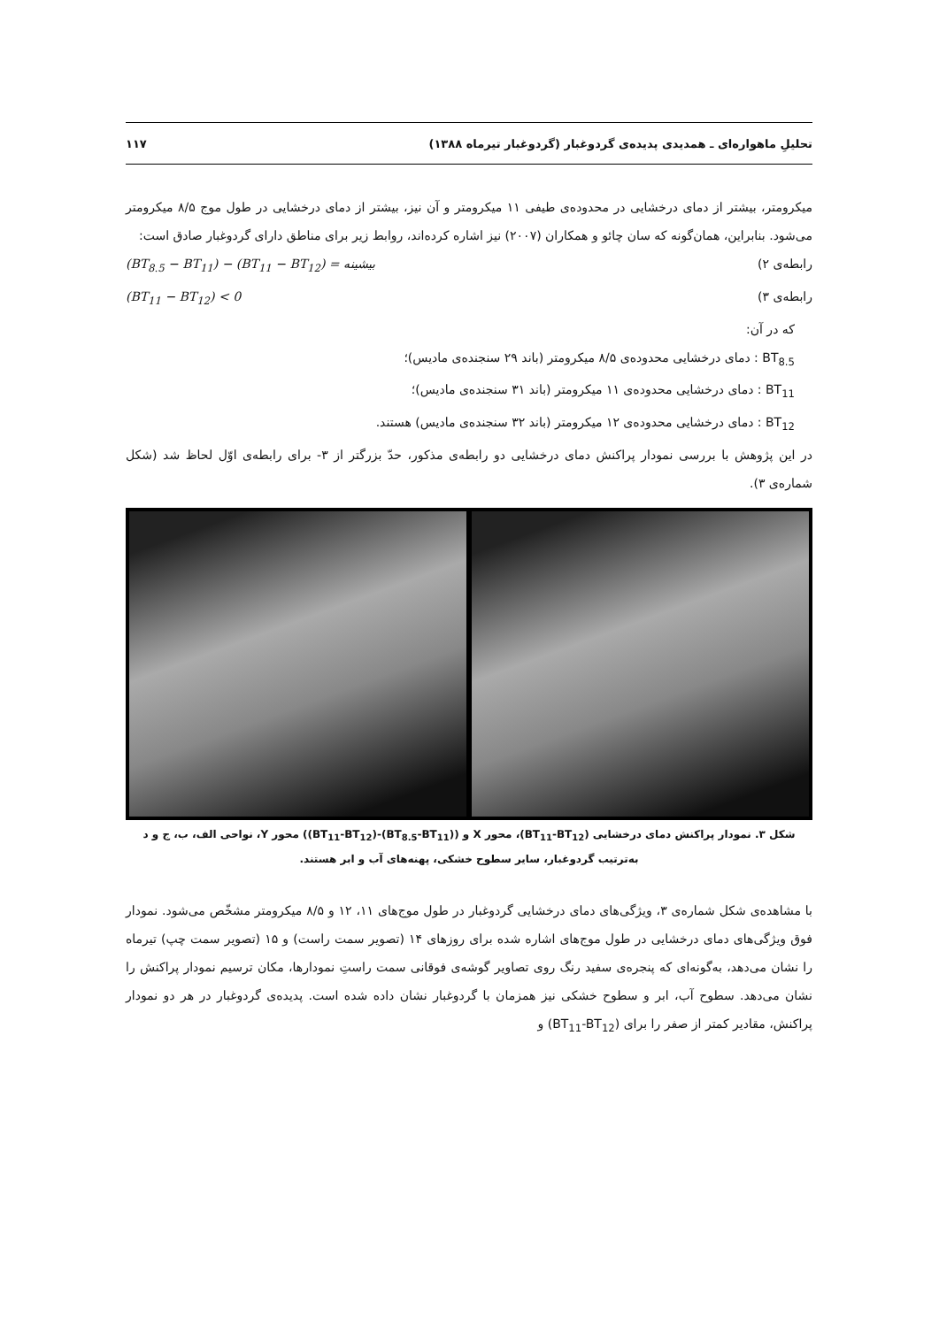تحلیلِ ماهواره‌ای ـ همدیدی پدیده‌ی گردوغبار (گردوغبار تیرماه ۱۳۸۸) ۱۱۷
میکرومتر، بیشتر از دمای درخشایی در محدوده‌ی طیفی ۱۱ میکرومتر و آن نیز، بیشتر از دمای درخشایی در طول موج ۸/۵ میکرومتر می‌شود. بنابراین، همان‌گونه که سان چائو و همکاران (۲۰۰۷) نیز اشاره کرده‌اند، روابط زیر برای مناطق دارای گردوغبار صادق است:
رابطه‌ی ۲) (BT<sub>8.5</sub> − BT<sub>11</sub>) − (BT<sub>11</sub> − BT<sub>12</sub>) = بیشینه
رابطه‌ی ۳) (BT<sub>11</sub> − BT<sub>12</sub>) < 0
که در آن:
BT<sub>8.5</sub> : دمای درخشایی محدوده‌ی ۸/۵ میکرومتر (باند ۲۹ سنجنده‌ی مادیس)؛
BT<sub>11</sub> : دمای درخشایی محدوده‌ی ۱۱ میکرومتر (باند ۳۱ سنجنده‌ی مادیس)؛
BT<sub>12</sub> : دمای درخشایی محدوده‌ی ۱۲ میکرومتر (باند ۳۲ سنجنده‌ی مادیس) هستند.
در این پژوهش با بررسی نمودار پراکنش دمای درخشایی دو رابطه‌ی مذکور، حدّ بزرگتر از ۳- برای رابطه‌ی اوّل لحاظ شد (شکل شماره‌ی ۳).
شکل ۳. نمودار پراکنش دمای درخشایی (BT<sub>11</sub>-BT<sub>12</sub>)، محور X و ((BT<sub>8.5</sub>-BT<sub>11</sub>)-(BT<sub>11</sub>-BT<sub>12</sub>)) محور Y، نواحی الف، ب، ج و د
به‌ترتیب گردوغبار، سایر سطوح خشکی، پهنه‌های آب و ابر هستند.
با مشاهده‌ی شکل شماره‌ی ۳، ویژگی‌های دمای درخشایی گردوغبار در طول موج‌های ۱۱، ۱۲ و ۸/۵ میکرومتر مشخّص می‌شود. نمودار فوق ویژگی‌های دمای درخشایی در طول موج‌های اشاره شده برای روزهای ۱۴ (تصویر سمت راست) و ۱۵ (تصویر سمت چپ) تیرماه را نشان می‌دهد، به‌گونه‌ای که پنجره‌ی سفید رنگ روی تصاویر گوشه‌ی فوقانی سمت راستِ نمودارها، مکان ترسیم نمودار پراکنش را نشان می‌دهد. سطوح آب، ابر و سطوح خشکی نیز همزمان با گردوغبار نشان داده شده است. پدیده‌ی گردوغبار در هر دو نمودار پراکنش، مقادیر کمتر از صفر را برای (BT<sub>11</sub>-BT<sub>12</sub>) و